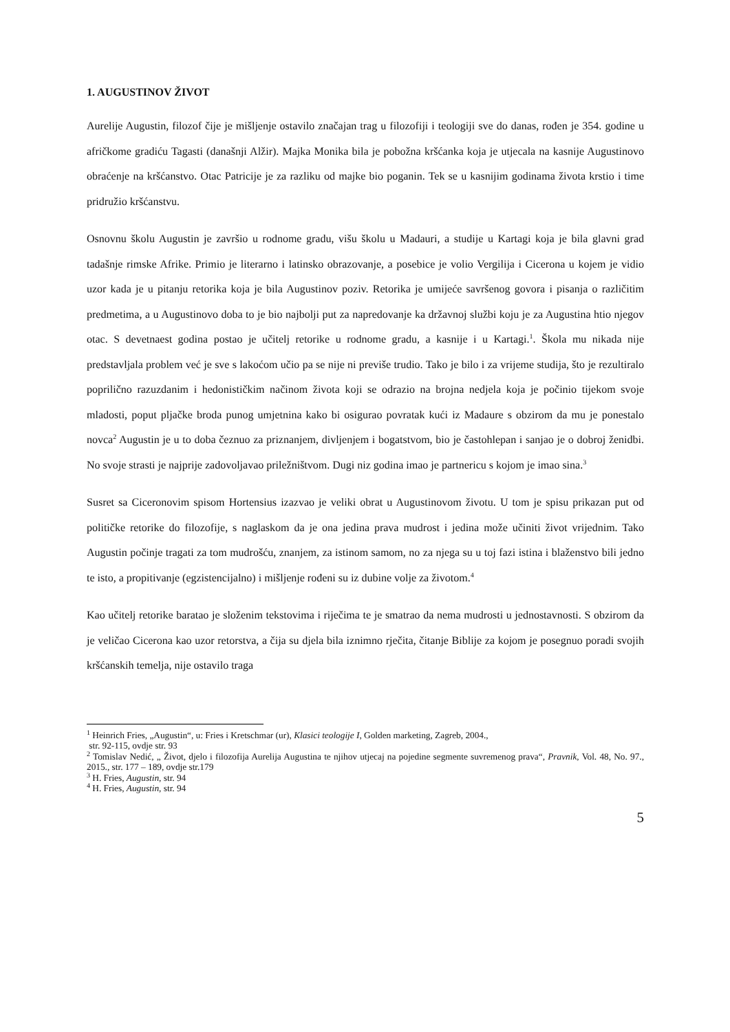1. AUGUSTINOV ŽIVOT
Aurelije Augustin, filozof čije je mišljenje ostavilo značajan trag u filozofiji i teologiji sve do danas, rođen je 354. godine u afričkome gradiću Tagasti (današnji Alžir). Majka Monika bila je pobožna kršćanka koja je utjecala na kasnije Augustinovo obraćenje na kršćanstvo. Otac Patricije je za razliku od majke bio poganin. Tek se u kasnijim godinama života krstio i time pridružio kršćanstvu.
Osnovnu školu Augustin je završio u rodnome gradu, višu školu u Madauri, a studije u Kartagi koja je bila glavni grad tadašnje rimske Afrike. Primio je literarno i latinsko obrazovanje, a posebice je volio Vergilija i Cicerona u kojem je vidio uzor kada je u pitanju retorika koja je bila Augustinov poziv. Retorika je umijeće savršenog govora i pisanja o različitim predmetima, a u Augustinovo doba to je bio najbolji put za napredovanje ka državnoj službi koju je za Augustina htio njegov otac. S devetnaest godina postao je učitelj retorike u rodnome gradu, a kasnije i u Kartagi.<sup>1</sup>. Škola mu nikada nije predstavljala problem već je sve s lakoćom učio pa se nije ni previše trudio. Tako je bilo i za vrijeme studija, što je rezultiralo poprilično razuzdanim i hedonističkim načinom života koji se odrazio na brojna nedjela koja je počinio tijekom svoje mladosti, poput pljačke broda punog umjetnina kako bi osigurao povratak kući iz Madaure s obzirom da mu je ponestalo novca<sup>2</sup> Augustin je u to doba čeznuo za priznanjem, divljenjem i bogatstvom, bio je častohlepan i sanjao je o dobroj ženidbi. No svoje strasti je najprije zadovoljavao priležništvom. Dugi niz godina imao je partnericu s kojom je imao sina.<sup>3</sup>
Susret sa Ciceronovim spisom Hortensius izazvao je veliki obrat u Augustinovom životu. U tom je spisu prikazan put od političke retorike do filozofije, s naglaskom da je ona jedina prava mudrost i jedina može učiniti život vrijednim. Tako Augustin počinje tragati za tom mudrošću, znanjem, za istinom samom, no za njega su u toj fazi istina i blaženstvo bili jedno te isto, a propitivanje (egzistencijalno) i mišljenje rođeni su iz dubine volje za životom.<sup>4</sup>
Kao učitelj retorike baratao je složenim tekstovima i riječima te je smatrao da nema mudrosti u jednostavnosti. S obzirom da je veličao Cicerona kao uzor retorstva, a čija su djela bila iznimno rječita, čitanje Biblije za kojom je posegnuo poradi svojih kršćanskih temelja, nije ostavilo traga
<sup>1</sup> Heinrich Fries, „Augustin“, u: Fries i Kretschmar (ur), Klasici teologije I, Golden marketing, Zagreb, 2004.,
str. 92-115, ovdje str. 93
<sup>2</sup> Tomislav Nedić, „ Život, djelo i filozofija Aurelija Augustina te njihov utjecaj na pojedine segmente suvremenog prava“, Pravnik, Vol. 48, No. 97., 2015., str. 177 – 189, ovdje str.179
<sup>3</sup> H. Fries, Augustin, str. 94
<sup>4</sup> H. Fries, Augustin, str. 94
5